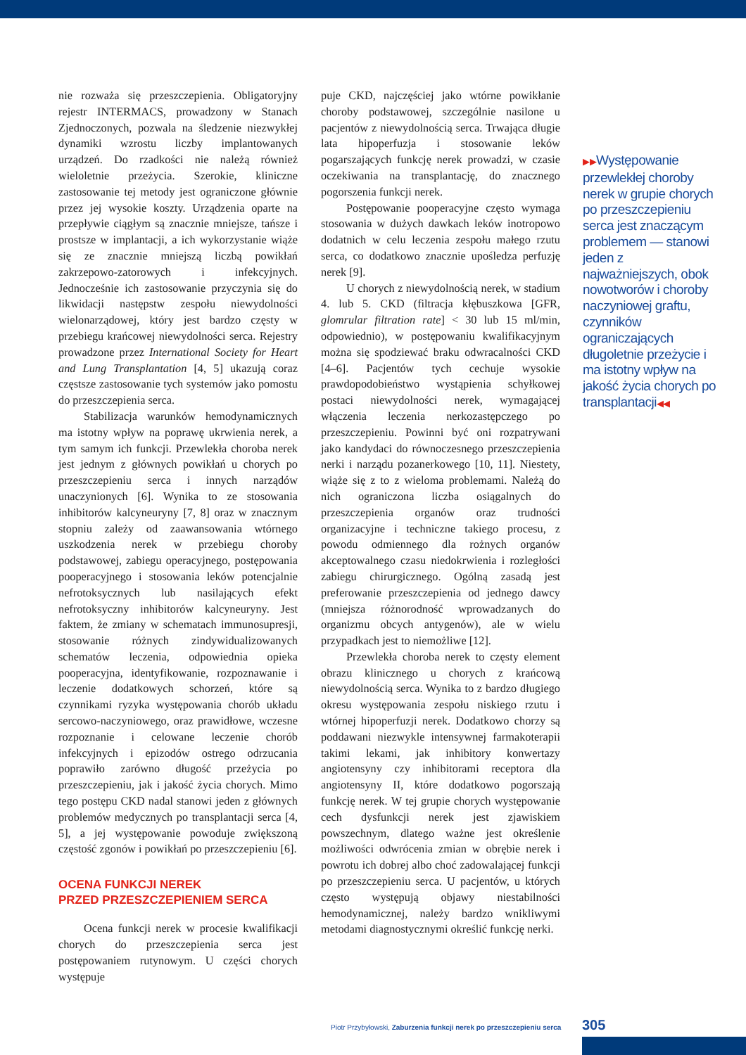nie rozważa się przeszczepienia. Obligatoryjny rejestr INTERMACS, prowadzony w Stanach Zjednoczonych, pozwala na śledzenie niezwykłej dynamiki wzrostu liczby implantowanych urządzeń. Do rzadkości nie należą również wieloletnie przeżycia. Szerokie, kliniczne zastosowanie tej metody jest ograniczone głównie przez jej wysokie koszty. Urządzenia oparte na przepływie ciągłym są znacznie mniejsze, tańsze i prostsze w implantacji, a ich wykorzystanie wiąże się ze znacznie mniejszą liczbą powikłań zakrzepowo-zatorowych i infekcyjnych. Jednocześnie ich zastosowanie przyczynia się do likwidacji następstw zespołu niewydolności wielonarządowej, który jest bardzo częsty w przebiegu krańcowej niewydolności serca. Rejestry prowadzone przez International Society for Heart and Lung Transplantation [4, 5] ukazują coraz częstsze zastosowanie tych systemów jako pomostu do przeszczepienia serca.
Stabilizacja warunków hemodynamicznych ma istotny wpływ na poprawę ukrwienia nerek, a tym samym ich funkcji. Przewlekła choroba nerek jest jednym z głównych powikłań u chorych po przeszczepieniu serca i innych narządów unaczynionych [6]. Wynika to ze stosowania inhibitorów kalcyneuryny [7, 8] oraz w znacznym stopniu zależy od zaawansowania wtórnego uszkodzenia nerek w przebiegu choroby podstawowej, zabiegu operacyjnego, postępowania pooperacyjnego i stosowania leków potencjalnie nefrotoksycznych lub nasilających efekt nefrotoksyczny inhibitorów kalcyneuryny. Jest faktem, że zmiany w schematach immunosupresji, stosowanie różnych zindywidualizowanych schematów leczenia, odpowiednia opieka pooperacyjna, identyfikowanie, rozpoznawanie i leczenie dodatkowych schorzeń, które są czynnikami ryzyka występowania chorób układu sercowo-naczyniowego, oraz prawidłowe, wczesne rozpoznanie i celowane leczenie chorób infekcyjnych i epizodów ostrego odrzucania poprawiło zarówno długość przeżycia po przeszczepieniu, jak i jakość życia chorych. Mimo tego postępu CKD nadal stanowi jeden z głównych problemów medycznych po transplantacji serca [4, 5], a jej występowanie powoduje zwiększoną częstość zgonów i powikłań po przeszczepieniu [6].
OCENA FUNKCJI NEREK
PRZED PRZESZCZEPIENIEM SERCA
Ocena funkcji nerek w procesie kwalifikacji chorych do przeszczepienia serca jest postępowaniem rutynowym. U części chorych występuje
puje CKD, najczęściej jako wtórne powikłanie choroby podstawowej, szczególnie nasilone u pacjentów z niewydolnością serca. Trwająca długie lata hipoperfuzja i stosowanie leków pogarszających funkcję nerek prowadzi, w czasie oczekiwania na transplantację, do znacznego pogorszenia funkcji nerek.
Postępowanie pooperacyjne często wymaga stosowania w dużych dawkach leków inotropowo dodatnich w celu leczenia zespołu małego rzutu serca, co dodatkowo znacznie upośledza perfuzję nerek [9].
U chorych z niewydolnością nerek, w stadium 4. lub 5. CKD (filtracja kłębuszkowa [GFR, glomrular filtration rate] < 30 lub 15 ml/min, odpowiednio), w postępowaniu kwalifikacyjnym można się spodziewać braku odwracalności CKD [4–6]. Pacjentów tych cechuje wysokie prawdopodobieństwo wystąpienia schyłkowej postaci niewydolności nerek, wymagającej włączenia leczenia nerkozastępczego po przeszczepieniu. Powinni być oni rozpatrywani jako kandydaci do równoczesnego przeszczepienia nerki i narządu pozanerkowego [10, 11]. Niestety, wiąże się z to z wieloma problemami. Należą do nich ograniczona liczba osiągalnych do przeszczepienia organów oraz trudności organizacyjne i techniczne takiego procesu, z powodu odmiennego dla rożnych organów akceptowalnego czasu niedokrwienia i rozległości zabiegu chirurgicznego. Ogólną zasadą jest preferowanie przeszczepienia od jednego dawcy (mniejsza różnorodność wprowadzanych do organizmu obcych antygenów), ale w wielu przypadkach jest to niemożliwe [12].
Przewlekła choroba nerek to częsty element obrazu klinicznego u chorych z krańcową niewydolnością serca. Wynika to z bardzo długiego okresu występowania zespołu niskiego rzutu i wtórnej hipoperfuzji nerek. Dodatkowo chorzy są poddawani niezwykle intensywnej farmakoterapii takimi lekami, jak inhibitory konwertazy angiotensyny czy inhibitorami receptora dla angiotensyny II, które dodatkowo pogorszają funkcję nerek. W tej grupie chorych występowanie cech dysfunkcji nerek jest zjawiskiem powszechnym, dlatego ważne jest określenie możliwości odwrócenia zmian w obrębie nerek i powrotu ich dobrej albo choć zadowalającej funkcji po przeszczepieniu serca. U pacjentów, u których często występują objawy niestabilności hemodynamicznej, należy bardzo wnikliwymi metodami diagnostycznymi określić funkcję nerki.
▶▶Występowanie przewlekłej choroby nerek w grupie chorych po przeszczepieniu serca jest znaczącym problemem — stanowi jeden z najważniejszych, obok nowotworów i choroby naczyniowej graftu, czynników ograniczających długoletnie przeżycie i ma istotny wpływ na jakość życia chorych po transplantacji◀◀
Piotr Przybyłowski, Zaburzenia funkcji nerek po przeszczepieniu serca
305